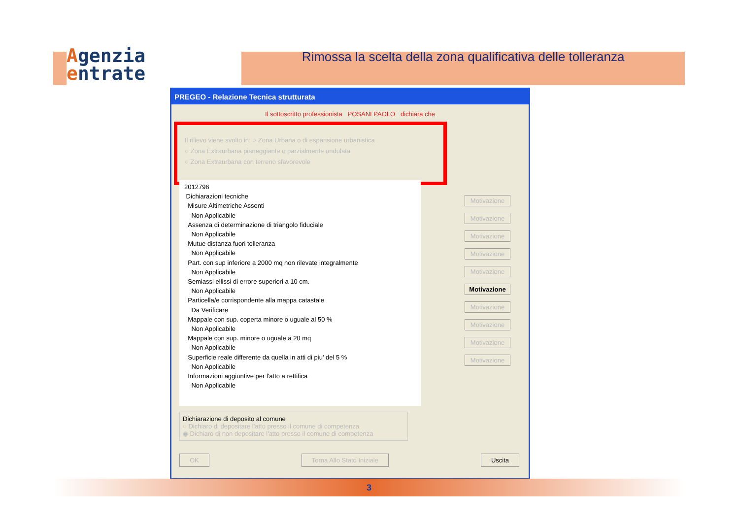Agenzia
entrate
Rimossa la scelta della zona qualificativa delle tolleranza
PREGEO - Relazione Tecnica strutturata
Il sottoscritto professionista POSANI PAOLO dichiara che
Il rilievo viene svolto in: ○ Zona Urbana o di espansione urbanistica
○ Zona Extraurbana pianeggiante o parzialmente ondulata
○ Zona Extraurbana con terreno sfavorevole
2012796
Dichiarazioni tecniche
Misure Altimetriche Assenti
Non Applicabile
Assenza di determinazione di triangolo fiduciale
Non Applicabile
Mutue distanza fuori tolleranza
Non Applicabile
Part. con sup inferiore a 2000 mq non rilevate integralmente
Non Applicabile
Semiassi ellissi di errore superiori a 10 cm.
Non Applicabile
Particella/e corrispondente alla mappa catastale
Da Verificare
Mappale con sup. coperta minore o uguale al 50 %
Non Applicabile
Mappale con sup. minore o uguale a 20 mq
Non Applicabile
Superficie reale differente da quella in atti di piu' del 5 %
Non Applicabile
Informazioni aggiuntive per l'atto a rettifica
Non Applicabile
Motivazione
Motivazione
Motivazione
Motivazione
Motivazione
Motivazione
Motivazione
Motivazione
Motivazione
Motivazione
Dichiarazione di deposito al comune
○ Dichiaro di depositare l'atto presso il comune di competenza
◉ Dichiaro di non depositare l'atto presso il comune di competenza
OK Torna Allo Stato Iniziale Uscita
3